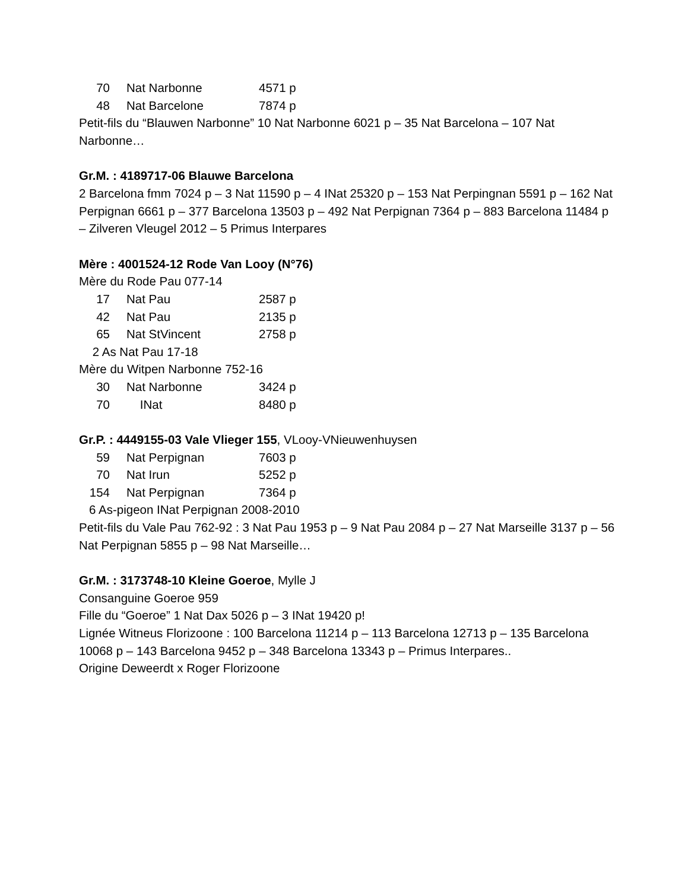| 70 | Nat Narbonne | 4571 p |
| 48 | Nat Barcelone | 7874 p |
Petit-fils du “Blauwen Narbonne” 10 Nat Narbonne 6021 p – 35 Nat Barcelona – 107 Nat Narbonne…
Gr.M. : 4189717-06 Blauwe Barcelona
2 Barcelona fmm 7024 p – 3 Nat 11590 p – 4 INat 25320 p – 153 Nat Perpingnan 5591 p – 162 Nat Perpignan 6661 p – 377 Barcelona 13503 p – 492 Nat Perpignan 7364 p – 883 Barcelona 11484 p – Zilveren Vleugel 2012 – 5 Primus Interpares
Mère : 4001524-12 Rode Van Looy (N°76)
Mère du Rode Pau 077-14
| 17 | Nat Pau | 2587 p |
| 42 | Nat Pau | 2135 p |
| 65 | Nat StVincent | 2758 p |
2 As Nat Pau 17-18
Mère du Witpen Narbonne 752-16
| 30 | Nat Narbonne | 3424 p |
| 70 | INat | 8480 p |
Gr.P. : 4449155-03 Vale Vlieger 155, VLooy-VNieuwenhuysen
| 59 | Nat Perpignan | 7603 p |
| 70 | Nat Irun | 5252 p |
| 154 | Nat Perpignan | 7364 p |
6 As-pigeon INat Perpignan 2008-2010
Petit-fils du Vale Pau 762-92 : 3 Nat Pau 1953 p – 9 Nat Pau 2084 p – 27 Nat Marseille 3137 p – 56 Nat Perpignan 5855 p – 98 Nat Marseille…
Gr.M. : 3173748-10 Kleine Goeroe, Mylle J
Consanguine Goeroe 959
Fille du “Goeroe” 1 Nat Dax 5026 p – 3 INat 19420 p!
Lignée Witneus Florizoone : 100 Barcelona 11214 p – 113 Barcelona 12713 p – 135 Barcelona 10068 p – 143 Barcelona 9452 p – 348 Barcelona 13343 p – Primus Interpares..
Origine Deweerdt x Roger Florizoone